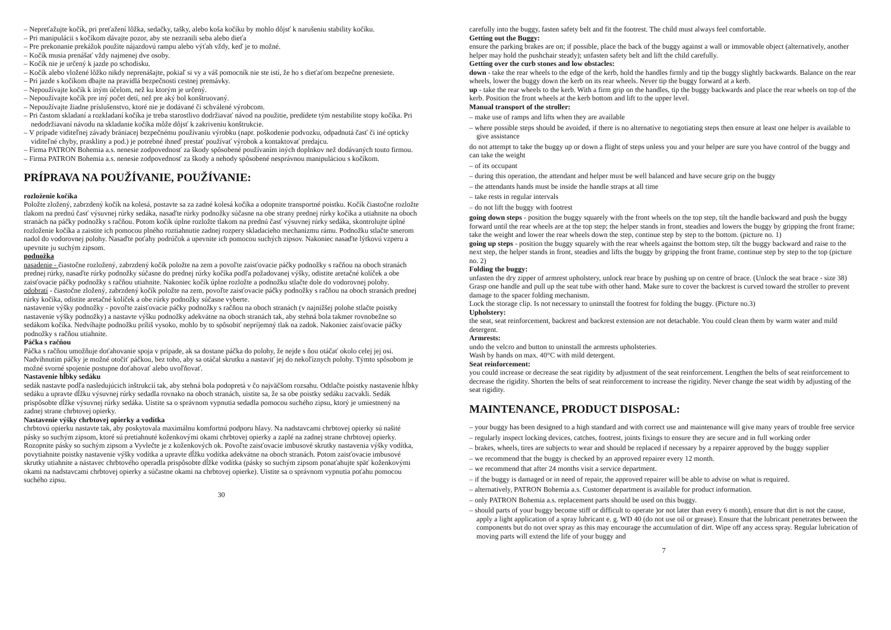– Nepreťažujte kočík, pri preťažení lôžka, sedačky, tašky, alebo koša kočíku by mohlo dôjsť k narušeniu stability kočíku.
– Pri manipulácii s kočíkom dávajte pozor, aby ste nezranili seba alebo dieťa
– Pre prekonanie prekážok použite nájazdovú rampu alebo výťah vždy, keď je to možné.
– Kočík musia prenášať vždy najmenej dve osoby.
– Kočík nie je určený k jazde po schodisku.
– Kočík alebo vložené lôžko nikdy neprenášajte, pokiaľ si vy a váš pomocník nie ste istí, že ho s dieťaťom bezpečne prenesiete.
– Pri jazde s kočíkom dbajte na pravidlá bezpečnosti cestnej premávky.
– Nepoužívajte kočík k iným účelom, než ku ktorým je určený.
– Nepoužívajte kočík pre iný počet detí, než pre aký bol konštruovaný.
– Nepoužívajte žiadne príslušenstvo, ktoré nie je dodávané či schválené výrobcom.
– Pri častom skladaní a rozkladaní kočíka je treba starostlivo dodržiavať návod na použitie, predídete tým nestabilite stopy kočíka. Pri nedodržiavaní návodu na skladanie kočíka môže dôjsť k zakriveniu konštrukcie.
– V prípade viditeľnej závady brániacej bezpečnému používaniu výrobku (napr. poškodenie podvozku, odpadnutá časť či iné opticky viditeľné chyby, praskliny a pod.) je potrebné ihneď prestať používať výrobok a kontaktovať predajcu.
– Firma PATRON Bohemia a.s. nenesie zodpovednosť za škody spôsobené používaním iných doplnkov než dodávaných touto firmou.
– Firma PATRON Bohemia a.s. nenesie zodpovednosť za škody a nehody spôsobené nesprávnou manipuláciou s kočíkom.
PRÍPRAVA NA POUŽÍVANIE, POUŽÍVANIE:
rozloženie kočíka
Položte zložený, zabrzdený kočík na kolesá, postavte sa za zadné kolesá kočíka a odopnite transportné poistku. Kočík čiastočne rozložte tlakom na prednú časť výsuvnej rúrky sedáka, nasaďte rúrky podnožky súčasne na obe strany prednej rúrky kočíka a utiahnite na oboch stranách na páčky podnožky s račňou. Potom kočík úplne rozložte tlakom na prednú časť výsuvnej rúrky sedáka, skontrolujte úplné rozloženie kočíka a zaistite ich pomocou plného roztiahnutie zadnej rozpery skladacieho mechanizmu rámu. Podnožku stlačte smerom nadol do vodorovnej polohy. Nasaďte poťahy podrúčok a upevnite ich pomocou suchých zipsov. Nakoniec nasaďte lýtkovú vzperu a upevnite ju suchým zipsom.
podnožka
nasadenie - čiastočne rozložený, zabrzdený kočík položte na zem a povoľte zaisťovacie páčky podnožky s račňou na oboch stranách prednej rúrky, nasaďte rúrky podnožky súčasne do prednej rúrky kočíka podľa požadovanej výšky, odistite aretačné kolíček a obe zaisťovacie páčky podnožky s račňou utiahnite. Nakoniec kočík úplne rozložte a podnožku stlačte dole do vodorovnej polohy.
odobratí - čiastočne zložený, zabrzdený kočík položte na zem, povoľte zaisťovacie páčky podnožky s račňou na oboch stranách prednej rúrky kočíka, odistite aretačné kolíček a obe rúrky podnožky súčasne vyberte.
nastavenie výšky podnožky - povoľte zaisťovacie páčky podnožky s račňou na oboch stranách (v najnižšej polohe stlačte poistky nastavenie výšky podnožky) a nastavte výšku podnožky adekvátne na oboch stranách tak, aby stehná bola takmer rovnobežne so sedákom kočíka. Nedvíhajte podnožku príliš vysoko, mohlo by to spôsobiť nepríjemný tlak na zadok. Nakoniec zaisťovacie páčky podnožky s račňou utiahnite.
Páčka s račňou
Páčka s račňou umožňuje doťahovanie spoja v prípade, ak sa dostane páčka do polohy, že nejde s ňou otáčať okolo celej jej osi. Nadvihnutím páčky je možné otočiť páčkou, bez toho, aby sa otáčal skrutku a nastaviť jej do nekoľíznych polohy. Týmto spôsobom je možné svorné spojenie postupne doťahovať alebo uvoľňovať.
Nastavenie hĺbky sedáku
sedák nastavte podľa nasledujúcich inštrukcií tak, aby stehná bola podopretá v čo najväčšom rozsahu. Odtlačte poistky nastavenie hĺbky sedáku a upravte dĺžku výsuvnej rúrky sedadla rovnako na oboch stranách, uistite sa, že sa obe poistky sedáku zacvakli. Sedák prispôsobte dĺžke výsuvnej rúrky sedáka. Uistite sa o správnom vypnutia sedadla pomocou suchého zipsu, ktorý je umiestnený na zadnej strane chrbtovej opierky.
Nastavenie výšky chrbtovej opierky a vodítka
chrbtovú opierku nastavte tak, aby poskytovala maximálnu komfortnú podporu hlavy. Na nadstavcami chrbtovej opierky sú našité pásky so suchým zipsom, ktoré sú pretiahnuté koženkovými okami chrbtovej opierky a zaplé na zadnej strane chrbtovej opierky. Rozopnite pásky so suchým zipsom a Vyvlečte je z koženkových ok. Povoľte zaisťovacie imbusové skrutky nastavenia výšky vodítka, povytiahnite poistky nastavenie výšky vodítka a upravte dĺžku vodítka adekvátne na oboch stranách. Potom zaisťovacie imbusové skrutky utiahnite a nástavec chrbtového operadla prispôsobte dĺžke vodítka (pásky so suchým zipsom ponaťahujte späť koženkovými okami na nadstavcami chrbtovej opierky a súčastne okami na chrbtovej opierke). Uistite sa o správnom vypnutia poťahu pomocou suchého zipsu.
30
carefully into the buggy, fasten safety belt and fit the footrest. The child must always feel comfortable.
Getting out the Buggy:
ensure the parking brakes are on; if possible, place the back of the buggy against a wall or immovable object (alternatively, another helper may hold the pushchair steady); unfasten safety belt and lift the child carefully.
Getting over the curb stones and low obstacles:
down - take the rear wheels to the edge of the kerb, hold the handles firmly and tip the buggy slightly backwards. Balance on the rear wheels, lower the buggy down the kerb on its rear wheels. Never tip the buggy forward at a kerb.
up - take the rear wheels to the kerb. With a firm grip on the handles, tip the buggy backwards and place the rear wheels on top of the kerb. Position the front wheels at the kerb bottom and lift to the upper level.
Manual transport of the stroller:
– make use of ramps and lifts when they are available
– where possible steps should be avoided, if there is no alternative to negotiating steps then ensure at least one helper is available to give assistance
do not attempt to take the buggy up or down a flight of steps unless you and your helper are sure you have control of the buggy and can take the weight
– of its occupant
– during this operation, the attendant and helper must be well balanced and have secure grip on the buggy
– the attendants hands must be inside the handle straps at all time
– take rests in regular intervals
– do not lift the buggy with footrest
going down steps - position the buggy squarely with the front wheels on the top step, tilt the handle backward and push the buggy forward until the rear wheels are at the top step; the helper stands in front, steadies and lowers the buggy by gripping the front frame; take the weight and lower the rear wheels down the step, continue step by step to the bottom. (picture no. 1)
going up steps - position the buggy squarely with the rear wheels against the bottom step, tilt the buggy backward and raise to the next step, the helper stands in front, steadies and lifts the buggy by gripping the front frame, continue step by step to the top (picture no. 2)
Folding the buggy:
unfasten the dry zipper of armrest upholstery, unlock rear brace by pushing up on centre of brace. (Unlock the seat brace - size 38) Grasp one handle and pull up the seat tube with other hand. Make sure to cover the backrest is curved toward the stroller to prevent damage to the spacer folding mechanism.
Lock the storage clip. Is not necessary to uninstall the footrest for folding the buggy. (Picture no.3)
Upholstery:
the seat, seat reinforcement, backrest and backrest extension are not detachable. You could clean them by warm water and mild detergent.
Armrests:
undo the velcro and button to uninstall the armrests upholsteries.
Wash by hands on max. 40°C with mild detergent.
Seat reinforcement:
you could increase or decrease the seat rigidity by adjustment of the seat reinforcement. Lengthen the belts of seat reinforcement to decrease the rigidity. Shorten the belts of seat reinforcement to increase the rigidity. Never change the seat width by adjusting of the seat rigidity.
MAINTENANCE, PRODUCT DISPOSAL:
– your buggy has been designed to a high standard and with correct use and maintenance will give many years of trouble free service
– regularly inspect locking devices, catches, footrest, joints fixings to ensure they are secure and in full working order
– brakes, wheels, tires are subjects to wear and should be replaced if necessary by a repairer approved by the buggy supplier
– we recommend that the buggy is checked by an approved repairer every 12 month.
– we recommend that after 24 months visit a service department.
– if the buggy is damaged or in need of repair, the approved repairer will be able to advise on what is required.
– alternatively, PATRON Bohemia a.s. Customer department is available for product information.
– only PATRON Bohemia a.s. replacement parts should be used on this buggy.
– should parts of your buggy become stiff or difficult to operate )or not later than every 6 month), ensure that dirt is not the cause, apply a light application of a spray lubricant e. g. WD 40 (do not use oil or grease). Ensure that the lubricant penetrates between the components but do not over spray as this may encourage the accumulation of dirt. Wipe off any access spray. Regular lubrication of moving parts will extend the life of your buggy and
7